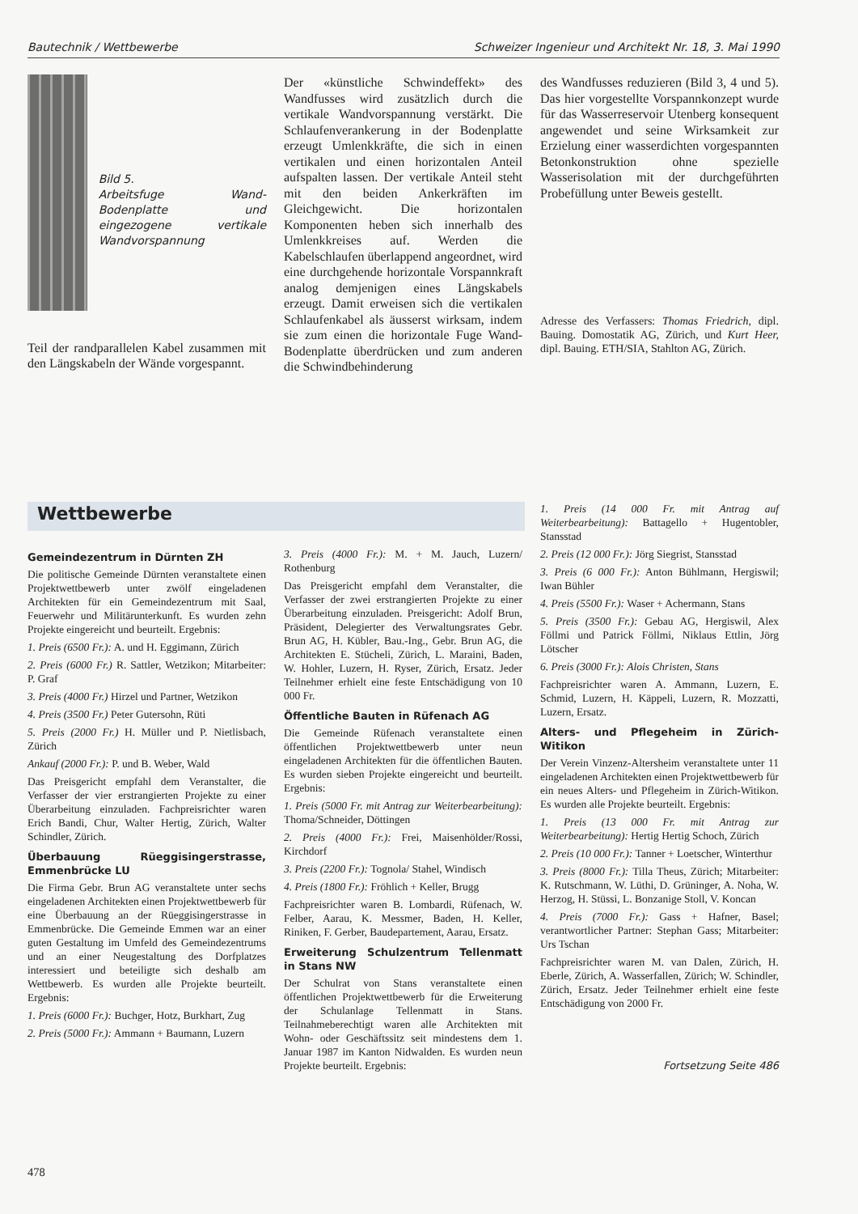Bautechnik / Wettbewerbe Schweizer Ingenieur und Architekt Nr. 18, 3. Mai 1990
Bild 5.
Arbeitsfuge Wand-Bodenplatte und eingezogene vertikale Wandvorspannung
Teil der randparallelen Kabel zusammen mit den Längskabeln der Wände vorgespannt.
Der «künstliche Schwindeffekt» des Wandfusses wird zusätzlich durch die vertikale Wandvorspannung verstärkt. Die Schlaufenverankerung in der Bodenplatte erzeugt Umlenkkräfte, die sich in einen vertikalen und einen horizontalen Anteil aufspalten lassen. Der vertikale Anteil steht mit den beiden Ankerkräften im Gleichgewicht. Die horizontalen Komponenten heben sich innerhalb des Umlenkkreises auf. Werden die Kabelschlaufen überlappend angeordnet, wird eine durchgehende horizontale Vorspannkraft analog demjenigen eines Längskabels erzeugt. Damit erweisen sich die vertikalen Schlaufenkabel als äusserst wirksam, indem sie zum einen die horizontale Fuge Wand-Bodenplatte überdrücken und zum anderen die Schwindbehinderung
des Wandfusses reduzieren (Bild 3, 4 und 5). Das hier vorgestellte Vorspannkonzept wurde für das Wasserreservoir Utenberg konsequent angewendet und seine Wirksamkeit zur Erzielung einer wasserdichten vorgespannten Betonkonstruktion ohne spezielle Wasserisolation mit der durchgeführten Probefüllung unter Beweis gestellt.
Adresse des Verfassers: Thomas Friedrich, dipl. Bauing. Domostatik AG, Zürich, und Kurt Heer, dipl. Bauing. ETH/SIA, Stahlton AG, Zürich.
Wettbewerbe
Gemeindezentrum in Dürnten ZH
Die politische Gemeinde Dürnten veranstaltete einen Projektwettbewerb unter zwölf eingeladenen Architekten für ein Gemeindezentrum mit Saal, Feuerwehr und Militärunterkunft. Es wurden zehn Projekte eingereicht und beurteilt. Ergebnis:
1. Preis (6500 Fr.): A. und H. Eggimann, Zürich
2. Preis (6000 Fr.) R. Sattler, Wetzikon; Mitarbeiter: P. Graf
3. Preis (4000 Fr.) Hirzel und Partner, Wetzikon
4. Preis (3500 Fr.) Peter Gutersohn, Rüti
5. Preis (2000 Fr.) H. Müller und P. Nietlisbach, Zürich
Ankauf (2000 Fr.): P. und B. Weber, Wald
Das Preisgericht empfahl dem Veranstalter, die Verfasser der vier erstrangierten Projekte zu einer Überarbeitung einzuladen. Fachpreisrichter waren Erich Bandi, Chur, Walter Hertig, Zürich, Walter Schindler, Zürich.
Überbauung Rüeggisingerstrasse, Emmenbrücke LU
Die Firma Gebr. Brun AG veranstaltete unter sechs eingeladenen Architekten einen Projektwettbewerb für eine Überbauung an der Rüeggisingerstrasse in Emmenbrücke. Die Gemeinde Emmen war an einer guten Gestaltung im Umfeld des Gemeindezentrums und an einer Neugestaltung des Dorfplatzes interessiert und beteiligte sich deshalb am Wettbewerb. Es wurden alle Projekte beurteilt. Ergebnis:
1. Preis (6000 Fr.): Buchger, Hotz, Burkhart, Zug
2. Preis (5000 Fr.): Ammann + Baumann, Luzern
3. Preis (4000 Fr.): M. + M. Jauch, Luzern/ Rothenburg
Das Preisgericht empfahl dem Veranstalter, die Verfasser der zwei erstrangierten Projekte zu einer Überarbeitung einzuladen. Preisgericht: Adolf Brun, Präsident, Delegierter des Verwaltungsrates Gebr. Brun AG, H. Kübler, Bau.-Ing., Gebr. Brun AG, die Architekten E. Stücheli, Zürich, L. Maraini, Baden, W. Hohler, Luzern, H. Ryser, Zürich, Ersatz. Jeder Teilnehmer erhielt eine feste Entschädigung von 10 000 Fr.
Öffentliche Bauten in Rüfenach AG
Die Gemeinde Rüfenach veranstaltete einen öffentlichen Projektwettbewerb unter neun eingeladenen Architekten für die öffentlichen Bauten. Es wurden sieben Projekte eingereicht und beurteilt. Ergebnis:
1. Preis (5000 Fr. mit Antrag zur Weiterbearbeitung): Thoma/Schneider, Döttingen
2. Preis (4000 Fr.): Frei, Maisenhölder/Rossi, Kirchdorf
3. Preis (2200 Fr.): Tognola/ Stahel, Windisch
4. Preis (1800 Fr.): Fröhlich + Keller, Brugg
Fachpreisrichter waren B. Lombardi, Rüfenach, W. Felber, Aarau, K. Messmer, Baden, H. Keller, Riniken, F. Gerber, Baudepartement, Aarau, Ersatz.
Erweiterung Schulzentrum Tellenmatt in Stans NW
Der Schulrat von Stans veranstaltete einen öffentlichen Projektwettbewerb für die Erweiterung der Schulanlage Tellenmatt in Stans. Teilnahmeberechtigt waren alle Architekten mit Wohn- oder Geschäftssitz seit mindestens dem 1. Januar 1987 im Kanton Nidwalden. Es wurden neun Projekte beurteilt. Ergebnis:
1. Preis (14 000 Fr. mit Antrag auf Weiterbearbeitung): Battagello + Hugentobler, Stansstad
2. Preis (12 000 Fr.): Jörg Siegrist, Stansstad
3. Preis (6 000 Fr.): Anton Bühlmann, Hergiswil; Iwan Bühler
4. Preis (5500 Fr.): Waser + Achermann, Stans
5. Preis (3500 Fr.): Gebau AG, Hergiswil, Alex Föllmi und Patrick Föllmi, Niklaus Ettlin, Jörg Lötscher
6. Preis (3000 Fr.): Alois Christen, Stans
Fachpreisrichter waren A. Ammann, Luzern, E. Schmid, Luzern, H. Käppeli, Luzern, R. Mozzatti, Luzern, Ersatz.
Alters- und Pflegeheim in Zürich-Witikon
Der Verein Vinzenz-Altersheim veranstaltete unter 11 eingeladenen Architekten einen Projektwettbewerb für ein neues Alters- und Pflegeheim in Zürich-Witikon. Es wurden alle Projekte beurteilt. Ergebnis:
1. Preis (13 000 Fr. mit Antrag zur Weiterbearbeitung): Hertig Hertig Schoch, Zürich
2. Preis (10 000 Fr.): Tanner + Loetscher, Winterthur
3. Preis (8000 Fr.): Tilla Theus, Zürich; Mitarbeiter: K. Rutschmann, W. Lüthi, D. Grüninger, A. Noha, W. Herzog, H. Stüssi, L. Bonzanige Stoll, V. Koncan
4. Preis (7000 Fr.): Gass + Hafner, Basel; verantwortlicher Partner: Stephan Gass; Mitarbeiter: Urs Tschan
Fachpreisrichter waren M. van Dalen, Zürich, H. Eberle, Zürich, A. Wasserfallen, Zürich; W. Schindler, Zürich, Ersatz. Jeder Teilnehmer erhielt eine feste Entschädigung von 2000 Fr.
Fortsetzung Seite 486
478